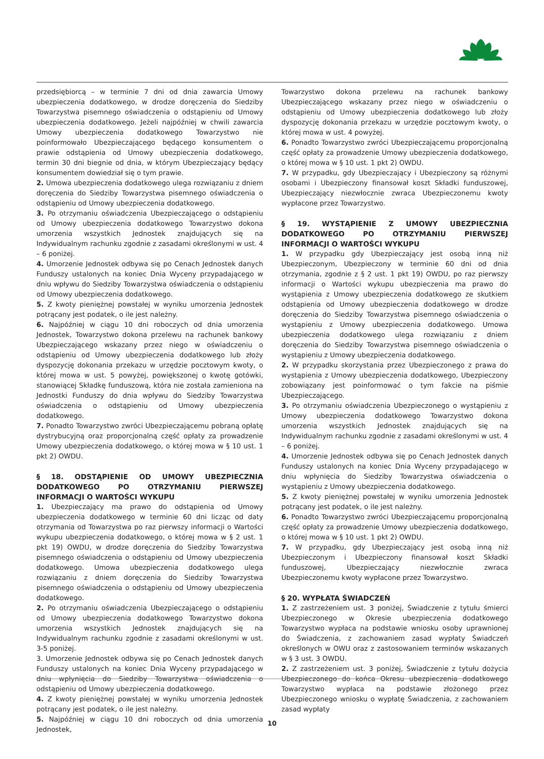przedsiębiorcą – w terminie 7 dni od dnia zawarcia Umowy ubezpieczenia dodatkowego, w drodze doręczenia do Siedziby Towarzystwa pisemnego oświadczenia o odstąpieniu od Umowy ubezpieczenia dodatkowego. Jeżeli najpóźniej w chwili zawarcia Umowy ubezpieczenia dodatkowego Towarzystwo nie poinformowało Ubezpieczającego będącego konsumentem o prawie odstąpienia od Umowy ubezpieczenia dodatkowego, termin 30 dni biegnie od dnia, w którym Ubezpieczający będący konsumentem dowiedział się o tym prawie.
2. Umowa ubezpieczenia dodatkowego ulega rozwiązaniu z dniem doręczenia do Siedziby Towarzystwa pisemnego oświadczenia o odstąpieniu od Umowy ubezpieczenia dodatkowego.
3. Po otrzymaniu oświadczenia Ubezpieczającego o odstąpieniu od Umowy ubezpieczenia dodatkowego Towarzystwo dokona umorzenia wszystkich Jednostek znajdujących się na Indywidualnym rachunku zgodnie z zasadami określonymi w ust. 4 – 6 poniżej.
4. Umorzenie Jednostek odbywa się po Cenach Jednostek danych Funduszy ustalonych na koniec Dnia Wyceny przypadającego w dniu wpływu do Siedziby Towarzystwa oświadczenia o odstąpieniu od Umowy ubezpieczenia dodatkowego.
5. Z kwoty pieniężnej powstałej w wyniku umorzenia Jednostek potrącany jest podatek, o ile jest należny.
6. Najpóźniej w ciągu 10 dni roboczych od dnia umorzenia Jednostek, Towarzystwo dokona przelewu na rachunek bankowy Ubezpieczającego wskazany przez niego w oświadczeniu o odstąpieniu od Umowy ubezpieczenia dodatkowego lub złoży dyspozycję dokonania przekazu w urzędzie pocztowym kwoty, o której mowa w ust. 5 powyżej, powiększonej o kwotę gotówki, stanowiącej Składkę funduszową, która nie została zamieniona na Jednostki Funduszy do dnia wpływu do Siedziby Towarzystwa oświadczenia o odstąpieniu od Umowy ubezpieczenia dodatkowego.
7. Ponadto Towarzystwo zwróci Ubezpieczającemu pobraną opłatę dystrybucyjną oraz proporcjonalną część opłaty za prowadzenie Umowy ubezpieczenia dodatkowego, o której mowa w § 10 ust. 1 pkt 2) OWDU.
§ 18. ODSTĄPIENIE OD UMOWY UBEZPIECZNIA DODATKOWEGO PO OTRZYMANIU PIERWSZEJ INFORMACJI O WARTOŚCI WYKUPU
1. Ubezpieczający ma prawo do odstąpienia od Umowy ubezpieczenia dodatkowego w terminie 60 dni licząc od daty otrzymania od Towarzystwa po raz pierwszy informacji o Wartości wykupu ubezpieczenia dodatkowego, o której mowa w § 2 ust. 1 pkt 19) OWDU, w drodze doręczenia do Siedziby Towarzystwa pisemnego oświadczenia o odstąpieniu od Umowy ubezpieczenia dodatkowego. Umowa ubezpieczenia dodatkowego ulega rozwiązaniu z dniem doręczenia do Siedziby Towarzystwa pisemnego oświadczenia o odstąpieniu od Umowy ubezpieczenia dodatkowego.
2. Po otrzymaniu oświadczenia Ubezpieczającego o odstąpieniu od Umowy ubezpieczenia dodatkowego Towarzystwo dokona umorzenia wszystkich Jednostek znajdujących się na Indywidualnym rachunku zgodnie z zasadami określonymi w ust. 3-5 poniżej.
3. Umorzenie Jednostek odbywa się po Cenach Jednostek danych Funduszy ustalonych na koniec Dnia Wyceny przypadającego w dniu wpłynięcia do Siedziby Towarzystwa oświadczenia o odstąpieniu od Umowy ubezpieczenia dodatkowego.
4. Z kwoty pieniężnej powstałej w wyniku umorzenia Jednostek potrącany jest podatek, o ile jest należny.
5. Najpóźniej w ciągu 10 dni roboczych od dnia umorzenia Jednostek,
Towarzystwo dokona przelewu na rachunek bankowy Ubezpieczającego wskazany przez niego w oświadczeniu o odstąpieniu od Umowy ubezpieczenia dodatkowego lub złoży dyspozycję dokonania przekazu w urzędzie pocztowym kwoty, o której mowa w ust. 4 powyżej.
6. Ponadto Towarzystwo zwróci Ubezpieczającemu proporcjonalną część opłaty za prowadzenie Umowy ubezpieczenia dodatkowego, o której mowa w § 10 ust. 1 pkt 2) OWDU.
7. W przypadku, gdy Ubezpieczający i Ubezpieczony są różnymi osobami i Ubezpieczony finansował koszt Składki funduszowej, Ubezpieczający niezwłocznie zwraca Ubezpieczonemu kwoty wypłacone przez Towarzystwo.
§ 19. WYSTĄPIENIE Z UMOWY UBEZPIECZNIA DODATKOWEGO PO OTRZYMANIU PIERWSZEJ INFORMACJI O WARTOŚCI WYKUPU
1. W przypadku gdy Ubezpieczający jest osobą inną niż Ubezpieczonym, Ubezpieczony w terminie 60 dni od dnia otrzymania, zgodnie z § 2 ust. 1 pkt 19) OWDU, po raz pierwszy informacji o Wartości wykupu ubezpieczenia ma prawo do wystąpienia z Umowy ubezpieczenia dodatkowego ze skutkiem odstąpienia od Umowy ubezpieczenia dodatkowego w drodze doręczenia do Siedziby Towarzystwa pisemnego oświadczenia o wystąpieniu z Umowy ubezpieczenia dodatkowego. Umowa ubezpieczenia dodatkowego ulega rozwiązaniu z dniem doręczenia do Siedziby Towarzystwa pisemnego oświadczenia o wystąpieniu z Umowy ubezpieczenia dodatkowego.
2. W przypadku skorzystania przez Ubezpieczonego z prawa do wystąpienia z Umowy ubezpieczenia dodatkowego, Ubezpieczony zobowiązany jest poinformować o tym fakcie na piśmie Ubezpieczającego.
3. Po otrzymaniu oświadczenia Ubezpieczonego o wystąpieniu z Umowy ubezpieczenia dodatkowego Towarzystwo dokona umorzenia wszystkich Jednostek znajdujących się na Indywidualnym rachunku zgodnie z zasadami określonymi w ust. 4 – 6 poniżej.
4. Umorzenie Jednostek odbywa się po Cenach Jednostek danych Funduszy ustalonych na koniec Dnia Wyceny przypadającego w dniu wpłynięcia do Siedziby Towarzystwa oświadczenia o wystąpieniu z Umowy ubezpieczenia dodatkowego.
5. Z kwoty pieniężnej powstałej w wyniku umorzenia Jednostek potrącany jest podatek, o ile jest należny.
6. Ponadto Towarzystwo zwróci Ubezpieczającemu proporcjonalną część opłaty za prowadzenie Umowy ubezpieczenia dodatkowego, o której mowa w § 10 ust. 1 pkt 2) OWDU.
7. W przypadku, gdy Ubezpieczający jest osobą inną niż Ubezpieczonym i Ubezpieczony finansował koszt Składki funduszowej, Ubezpieczający niezwłocznie zwraca Ubezpieczonemu kwoty wypłacone przez Towarzystwo.
§ 20. WYPŁATA ŚWIADCZEŃ
1. Z zastrzeżeniem ust. 3 poniżej, Świadczenie z tytułu śmierci Ubezpieczonego w Okresie ubezpieczenia dodatkowego Towarzystwo wypłaca na podstawie wniosku osoby uprawnionej do Świadczenia, z zachowaniem zasad wypłaty Świadczeń określonych w OWU oraz z zastosowaniem terminów wskazanych w § 3 ust. 3 OWDU.
2. Z zastrzeżeniem ust. 3 poniżej, Świadczenie z tytułu dożycia Ubezpieczonego do końca Okresu ubezpieczenia dodatkowego Towarzystwo wypłaca na podstawie złożonego przez Ubezpieczonego wniosku o wypłatę Świadczenia, z zachowaniem zasad wypłaty
10